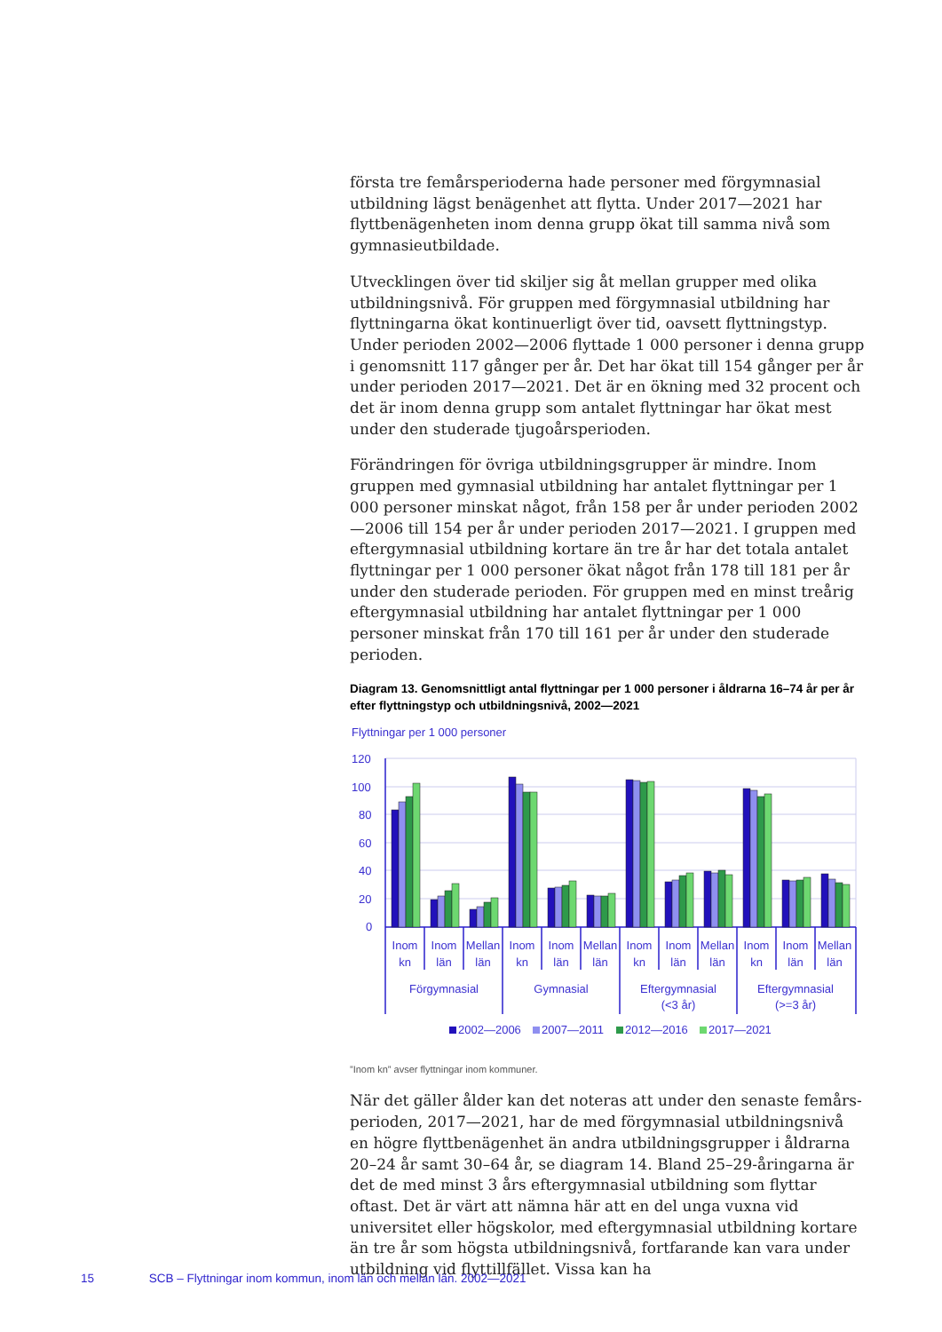första tre femårsperioderna hade personer med förgymnasial utbildning lägst benägenhet att flytta. Under 2017—2021 har flyttbenägenheten inom denna grupp ökat till samma nivå som gymnasieutbildade.
Utvecklingen över tid skiljer sig åt mellan grupper med olika utbildningsnivå. För gruppen med förgymnasial utbildning har flyttningarna ökat kontinuerligt över tid, oavsett flyttningstyp. Under perioden 2002—2006 flyttade 1 000 personer i denna grupp i genomsnitt 117 gånger per år. Det har ökat till 154 gånger per år under perioden 2017—2021. Det är en ökning med 32 procent och det är inom denna grupp som antalet flyttningar har ökat mest under den studerade tjugoårsperioden.
Förändringen för övriga utbildningsgrupper är mindre. Inom gruppen med gymnasial utbildning har antalet flyttningar per 1 000 personer minskat något, från 158 per år under perioden 2002—2006 till 154 per år under perioden 2017—2021. I gruppen med eftergymnasial utbildning kortare än tre år har det totala antalet flyttningar per 1 000 personer ökat något från 178 till 181 per år under den studerade perioden. För gruppen med en minst treårig eftergymnasial utbildning har antalet flyttningar per 1 000 personer minskat från 170 till 161 per år under den studerade perioden.
Diagram 13. Genomsnittligt antal flyttningar per 1 000 personer i åldrarna 16–74 år per år efter flyttningstyp och utbildningsnivå, 2002—2021
Flyttningar per 1 000 personer
120
100
80
60
40
20
0
Inom
kn
Inom
län
Mellan
län
Inom
kn
Inom
län
Mellan
län
Inom
kn
Inom
län
Mellan
län
Inom
kn
Inom
län
Mellan
län
Förgymnasial
Gymnasial
Eftergymnasial
(<3 år)
Eftergymnasial
(>=3 år)
2002—2006
2007—2011
2012—2016
2017—2021
”Inom kn” avser flyttningar inom kommuner.
När det gäller ålder kan det noteras att under den senaste femårs-perioden, 2017—2021, har de med förgymnasial utbildningsnivå en högre flyttbenägenhet än andra utbildningsgrupper i åldrarna 20–24 år samt 30–64 år, se diagram 14. Bland 25–29-åringarna är det de med minst 3 års eftergymnasial utbildning som flyttar oftast. Det är värt att nämna här att en del unga vuxna vid universitet eller högskolor, med eftergymnasial utbildning kortare än tre år som högsta utbildningsnivå, fortfarande kan vara under utbildning vid flyttillfället. Vissa kan ha
15 SCB – Flyttningar inom kommun, inom län och mellan län. 2002—2021